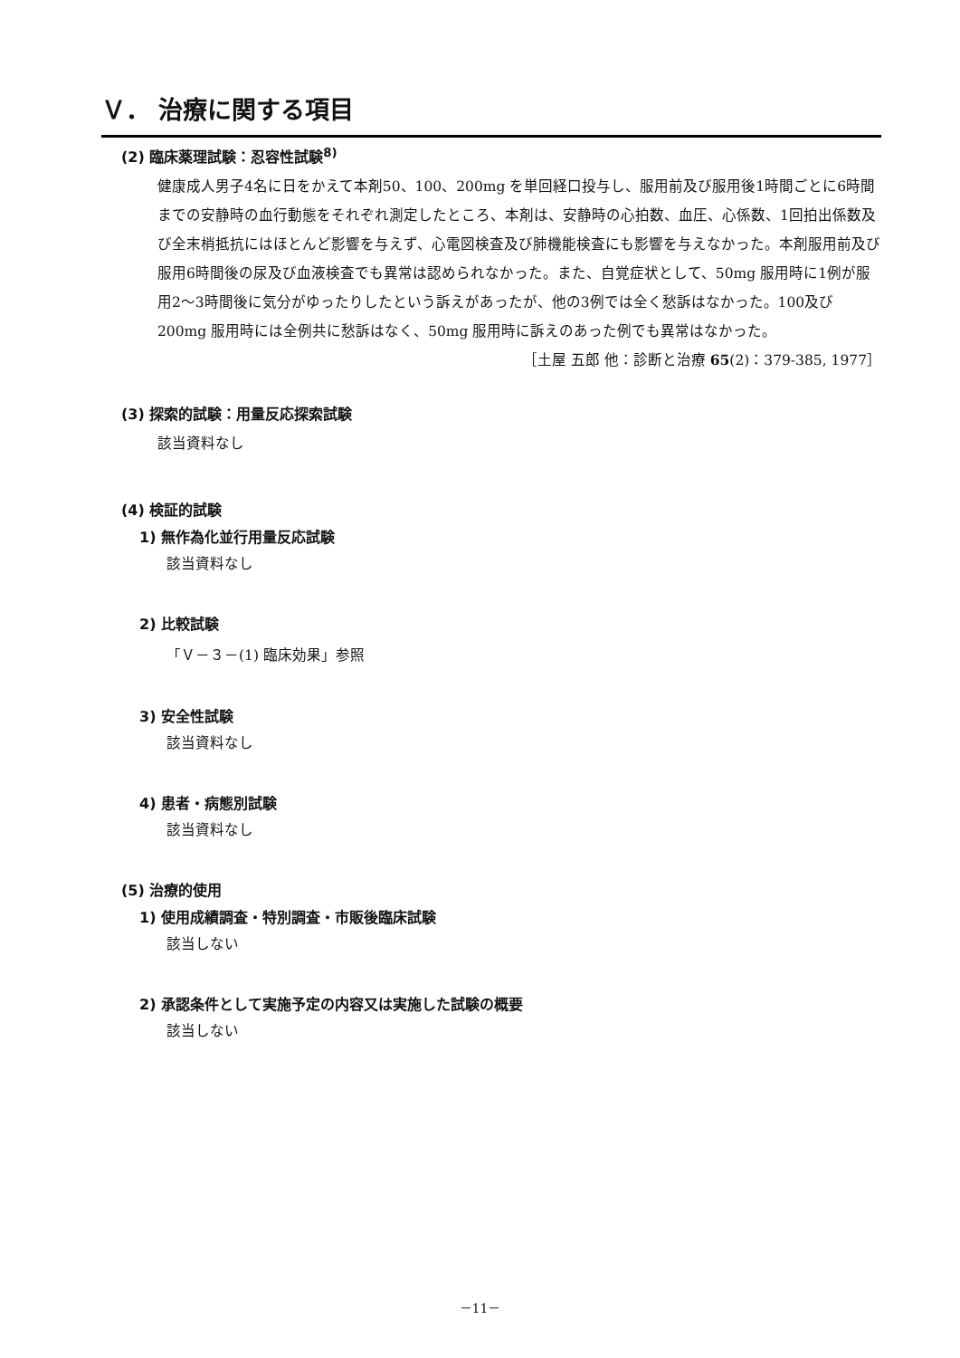Ｖ． 治療に関する項目
(2) 臨床薬理試験：忍容性試験<sup>8)</sup>
健康成人男子4名に日をかえて本剤50、100、200mg を単回経口投与し、服用前及び服用後1時間ごとに6時間までの安静時の血行動態をそれぞれ測定したところ、本剤は、安静時の心拍数、血圧、心係数、1回拍出係数及び全末梢抵抗にはほとんど影響を与えず、心電図検査及び肺機能検査にも影響を与えなかった。本剤服用前及び服用6時間後の尿及び血液検査でも異常は認められなかった。また、自覚症状として、50mg 服用時に1例が服用2～3時間後に気分がゆったりしたという訴えがあったが、他の3例では全く愁訴はなかった。100及び200mg 服用時には全例共に愁訴はなく、50mg 服用時に訴えのあった例でも異常はなかった。
［土屋 五郎 他：診断と治療 65(2)：379-385, 1977］
(3) 探索的試験：用量反応探索試験
該当資料なし
(4) 検証的試験
1) 無作為化並行用量反応試験
該当資料なし
2) 比較試験
「Ｖ－３－(1) 臨床効果」参照
3) 安全性試験
該当資料なし
4) 患者・病態別試験
該当資料なし
(5) 治療的使用
1) 使用成績調査・特別調査・市販後臨床試験
該当しない
2) 承認条件として実施予定の内容又は実施した試験の概要
該当しない
－11－